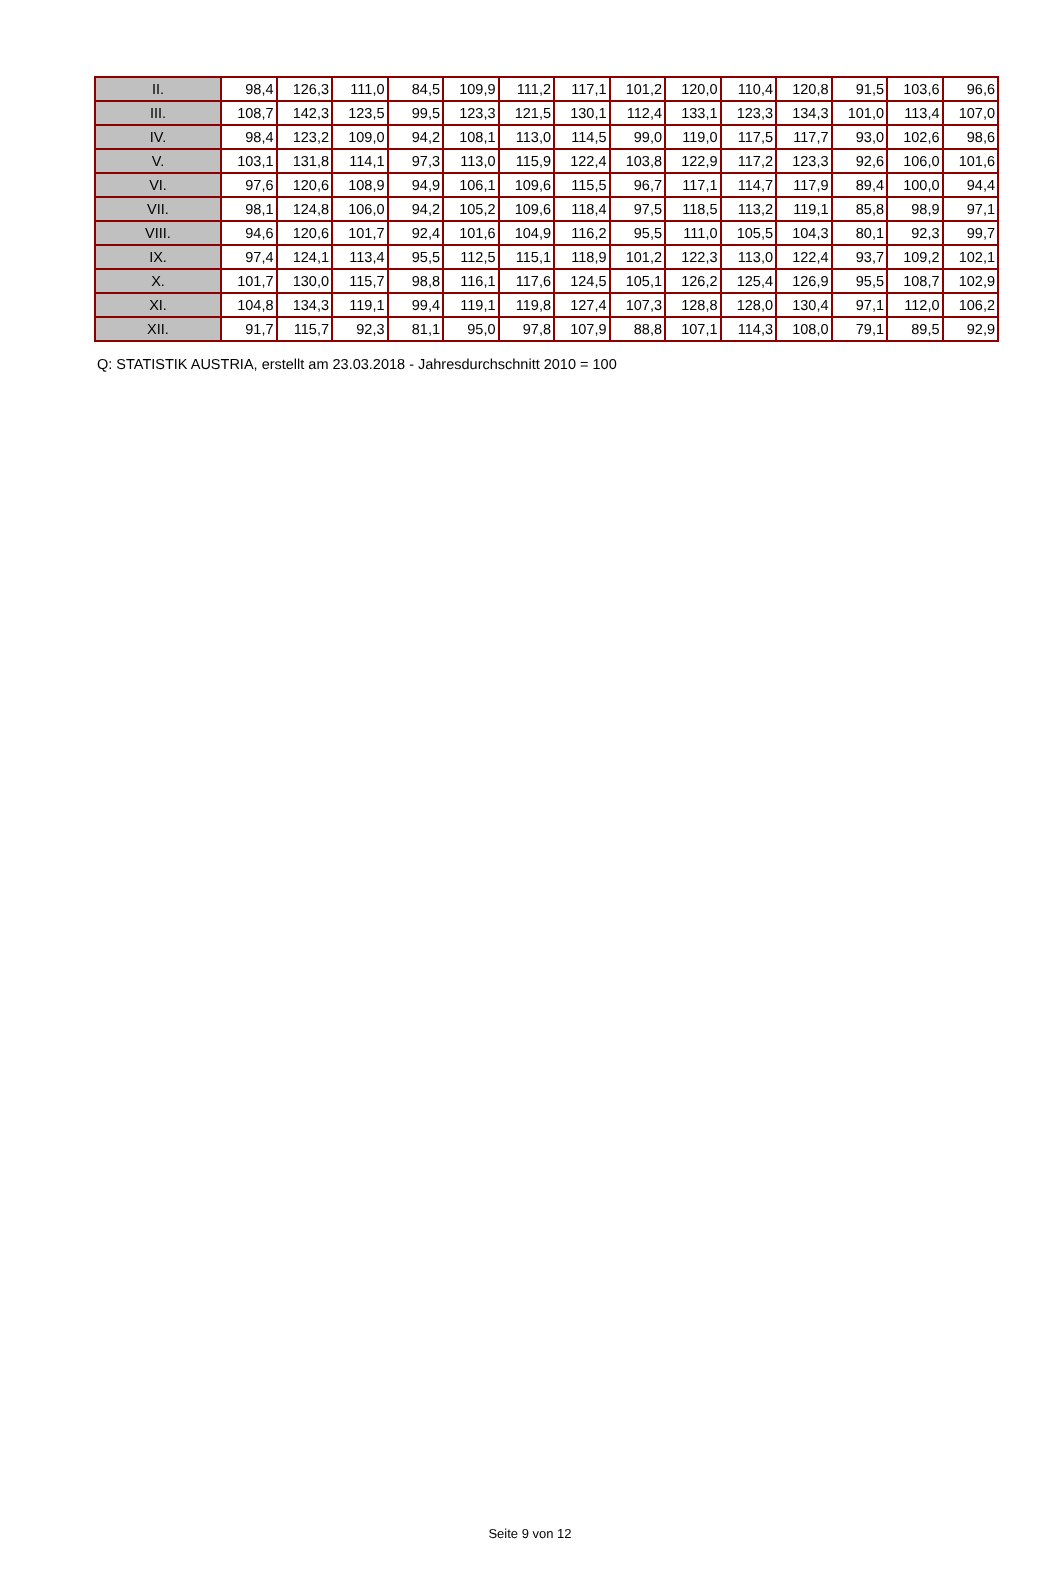| II. | 98,4 | 126,3 | 111,0 | 84,5 | 109,9 | 111,2 | 117,1 | 101,2 | 120,0 | 110,4 | 120,8 | 91,5 | 103,6 | 96,6 |
| III. | 108,7 | 142,3 | 123,5 | 99,5 | 123,3 | 121,5 | 130,1 | 112,4 | 133,1 | 123,3 | 134,3 | 101,0 | 113,4 | 107,0 |
| IV. | 98,4 | 123,2 | 109,0 | 94,2 | 108,1 | 113,0 | 114,5 | 99,0 | 119,0 | 117,5 | 117,7 | 93,0 | 102,6 | 98,6 |
| V. | 103,1 | 131,8 | 114,1 | 97,3 | 113,0 | 115,9 | 122,4 | 103,8 | 122,9 | 117,2 | 123,3 | 92,6 | 106,0 | 101,6 |
| VI. | 97,6 | 120,6 | 108,9 | 94,9 | 106,1 | 109,6 | 115,5 | 96,7 | 117,1 | 114,7 | 117,9 | 89,4 | 100,0 | 94,4 |
| VII. | 98,1 | 124,8 | 106,0 | 94,2 | 105,2 | 109,6 | 118,4 | 97,5 | 118,5 | 113,2 | 119,1 | 85,8 | 98,9 | 97,1 |
| VIII. | 94,6 | 120,6 | 101,7 | 92,4 | 101,6 | 104,9 | 116,2 | 95,5 | 111,0 | 105,5 | 104,3 | 80,1 | 92,3 | 99,7 |
| IX. | 97,4 | 124,1 | 113,4 | 95,5 | 112,5 | 115,1 | 118,9 | 101,2 | 122,3 | 113,0 | 122,4 | 93,7 | 109,2 | 102,1 |
| X. | 101,7 | 130,0 | 115,7 | 98,8 | 116,1 | 117,6 | 124,5 | 105,1 | 126,2 | 125,4 | 126,9 | 95,5 | 108,7 | 102,9 |
| XI. | 104,8 | 134,3 | 119,1 | 99,4 | 119,1 | 119,8 | 127,4 | 107,3 | 128,8 | 128,0 | 130,4 | 97,1 | 112,0 | 106,2 |
| XII. | 91,7 | 115,7 | 92,3 | 81,1 | 95,0 | 97,8 | 107,9 | 88,8 | 107,1 | 114,3 | 108,0 | 79,1 | 89,5 | 92,9 |
Q: STATISTIK AUSTRIA, erstellt am 23.03.2018 - Jahresdurchschnitt 2010 = 100
Seite 9 von 12